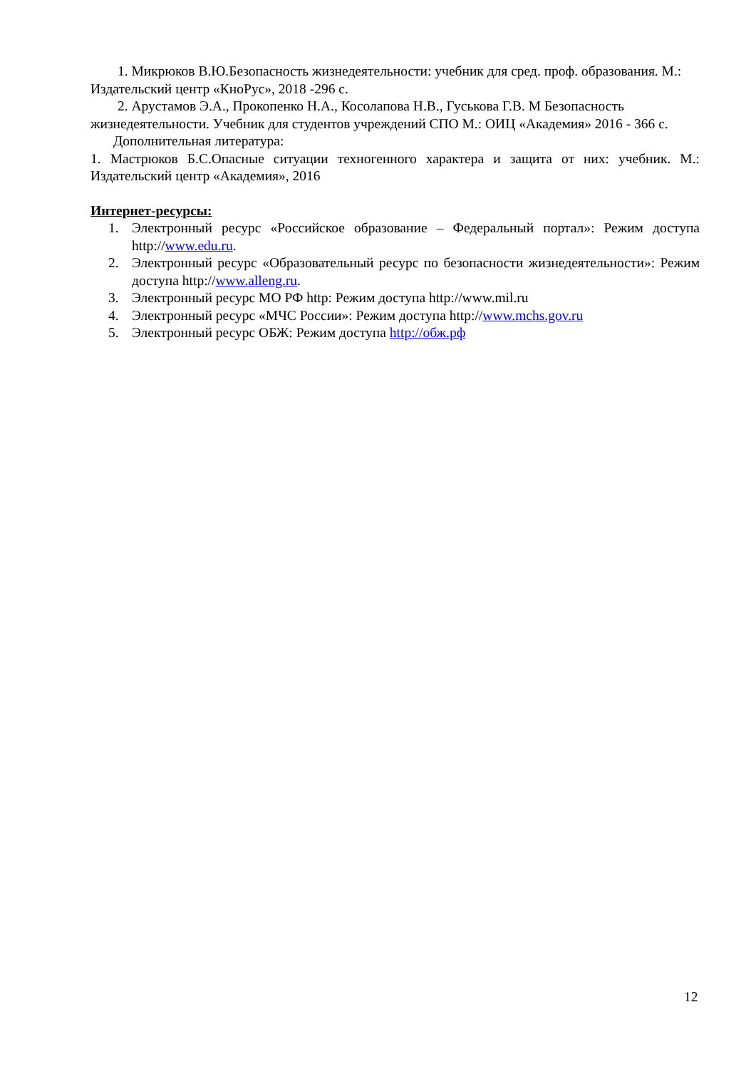1. Микрюков В.Ю.Безопасность жизнедеятельности: учебник для сред. проф. образования. М.: Издательский центр «КноРус», 2018 -296 с.
2. Арустамов Э.А., Прокопенко Н.А., Косолапова Н.В., Гуськова Г.В. М Безопасность жизнедеятельности. Учебник для студентов учреждений СПО М.: ОИЦ «Академия» 2016 - 366 с.
Дополнительная литература:
1. Мастрюков Б.С.Опасные ситуации техногенного характера и защита от них: учебник. М.: Издательский центр «Академия», 2016
Интернет-ресурсы:
1. Электронный ресурс «Российское образование – Федеральный портал»: Режим доступа http://www.edu.ru.
2. Электронный ресурс «Образовательный ресурс по безопасности жизнедеятельности»: Режим доступа http://www.alleng.ru.
3. Электронный ресурс МО РФ http: Режим доступа http://www.mil.ru
4. Электронный ресурс «МЧС России»: Режим доступа http://www.mchs.gov.ru
5. Электронный ресурс ОБЖ: Режим доступа http://обж.рф
12